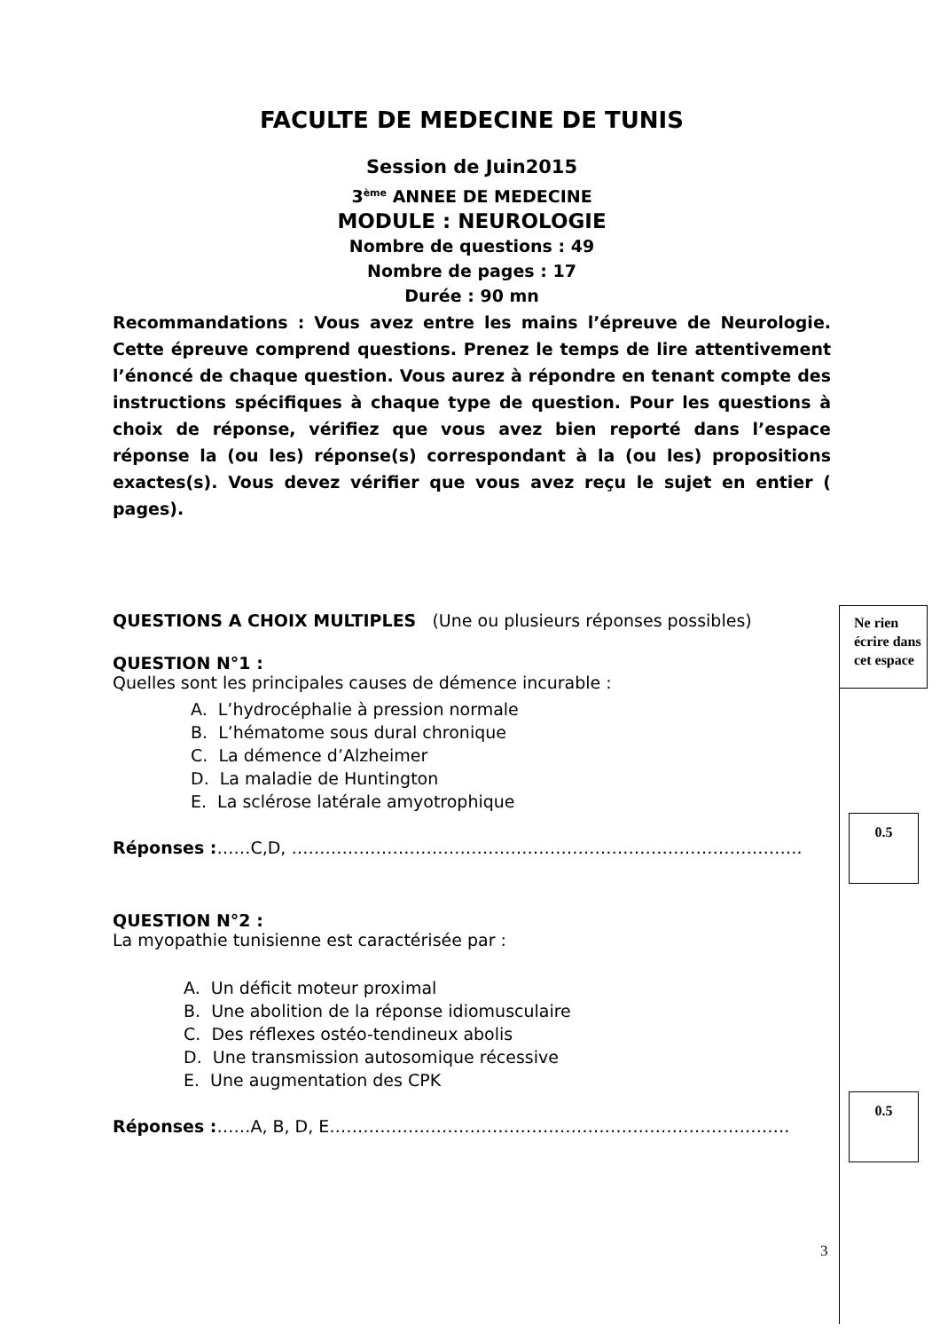FACULTE DE MEDECINE DE TUNIS
Session de Juin2015
3<sup>ème</sup> ANNEE DE MEDECINE
MODULE : NEUROLOGIE
Nombre de questions : 49
Nombre de pages : 17
Durée : 90 mn
Recommandations : Vous avez entre les mains l’épreuve de Neurologie. Cette épreuve comprend questions. Prenez le temps de lire attentivement l’énoncé de chaque question. Vous aurez à répondre en tenant compte des instructions spécifiques à chaque type de question. Pour les questions à choix de réponse, vérifiez que vous avez bien reporté dans l’espace réponse la (ou les) réponse(s) correspondant à la (ou les) propositions exactes(s). Vous devez vérifier que vous avez reçu le sujet en entier ( pages).
QUESTIONS A CHOIX MULTIPLES (Une ou plusieurs réponses possibles)
QUESTION N°1 :
Quelles sont les principales causes de démence incurable :
A. L’hydrocéphalie à pression normale
B. L’hématome sous dural chronique
C. La démence d’Alzheimer
D. La maladie de Huntington
E. La sclérose latérale amyotrophique
Réponses :……C,D, ……………………………………………………………………………….
QUESTION N°2 :
La myopathie tunisienne est caractérisée par :
A. Un déficit moteur proximal
B. Une abolition de la réponse idiomusculaire
C. Des réflexes ostéo-tendineux abolis
D. Une transmission autosomique récessive
E. Une augmentation des CPK
Réponses :……A, B, D, E……………………………………………………………………….
Ne rien écrire dans cet espace
0.5
0.5
3